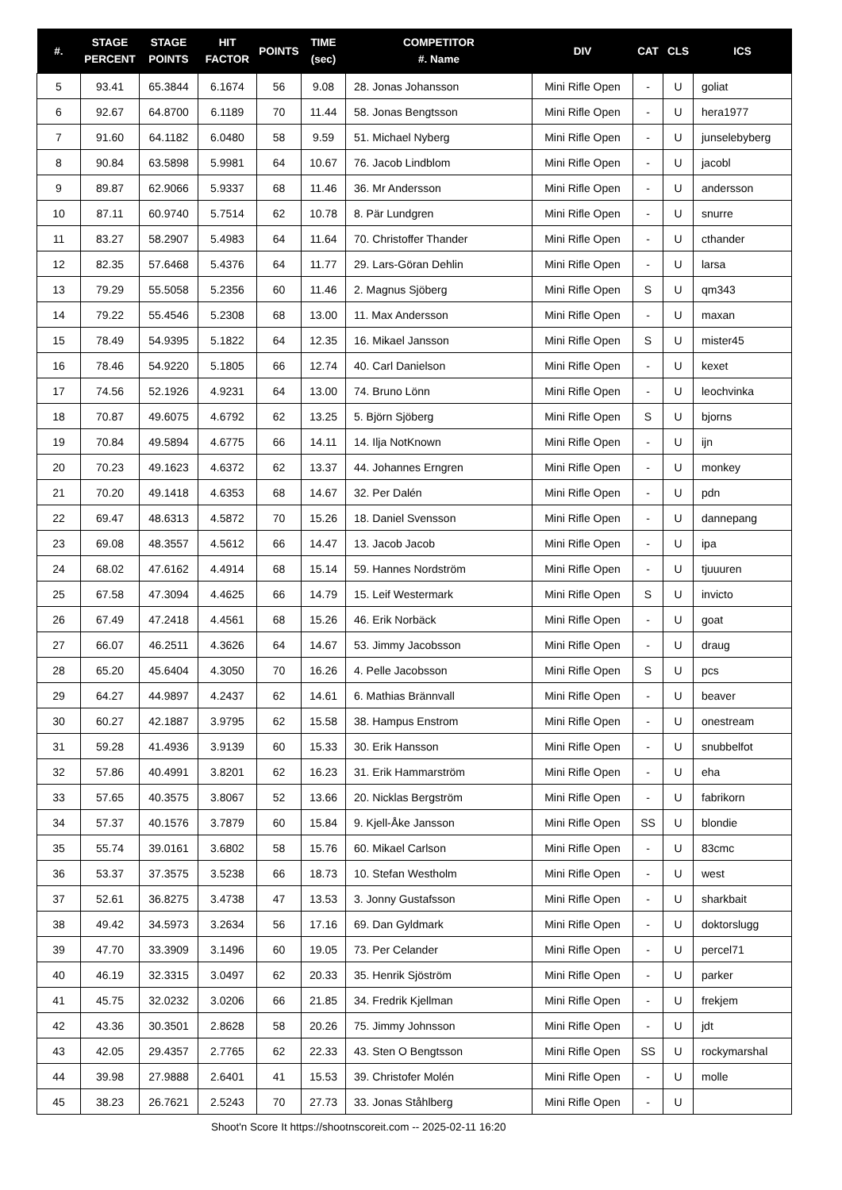| #. | STAGE PERCENT | STAGE POINTS | HIT FACTOR | POINTS | TIME (sec) | COMPETITOR #. Name | DIV | CAT | CLS | ICS |
| --- | --- | --- | --- | --- | --- | --- | --- | --- | --- | --- |
| 5 | 93.41 | 65.3844 | 6.1674 | 56 | 9.08 | 28. Jonas Johansson | Mini Rifle Open | - | U | goliat |
| 6 | 92.67 | 64.8700 | 6.1189 | 70 | 11.44 | 58. Jonas Bengtsson | Mini Rifle Open | - | U | hera1977 |
| 7 | 91.60 | 64.1182 | 6.0480 | 58 | 9.59 | 51. Michael Nyberg | Mini Rifle Open | - | U | junselebyberg |
| 8 | 90.84 | 63.5898 | 5.9981 | 64 | 10.67 | 76. Jacob Lindblom | Mini Rifle Open | - | U | jacobl |
| 9 | 89.87 | 62.9066 | 5.9337 | 68 | 11.46 | 36. Mr Andersson | Mini Rifle Open | - | U | andersson |
| 10 | 87.11 | 60.9740 | 5.7514 | 62 | 10.78 | 8. Pär Lundgren | Mini Rifle Open | - | U | snurre |
| 11 | 83.27 | 58.2907 | 5.4983 | 64 | 11.64 | 70. Christoffer Thander | Mini Rifle Open | - | U | cthander |
| 12 | 82.35 | 57.6468 | 5.4376 | 64 | 11.77 | 29. Lars-Göran Dehlin | Mini Rifle Open | - | U | larsa |
| 13 | 79.29 | 55.5058 | 5.2356 | 60 | 11.46 | 2. Magnus Sjöberg | Mini Rifle Open | S | U | qm343 |
| 14 | 79.22 | 55.4546 | 5.2308 | 68 | 13.00 | 11. Max Andersson | Mini Rifle Open | - | U | maxan |
| 15 | 78.49 | 54.9395 | 5.1822 | 64 | 12.35 | 16. Mikael Jansson | Mini Rifle Open | S | U | mister45 |
| 16 | 78.46 | 54.9220 | 5.1805 | 66 | 12.74 | 40. Carl Danielson | Mini Rifle Open | - | U | kexet |
| 17 | 74.56 | 52.1926 | 4.9231 | 64 | 13.00 | 74. Bruno Lönn | Mini Rifle Open | - | U | leochvinka |
| 18 | 70.87 | 49.6075 | 4.6792 | 62 | 13.25 | 5. Björn Sjöberg | Mini Rifle Open | S | U | bjorns |
| 19 | 70.84 | 49.5894 | 4.6775 | 66 | 14.11 | 14. Ilja NotKnown | Mini Rifle Open | - | U | ijn |
| 20 | 70.23 | 49.1623 | 4.6372 | 62 | 13.37 | 44. Johannes Erngren | Mini Rifle Open | - | U | monkey |
| 21 | 70.20 | 49.1418 | 4.6353 | 68 | 14.67 | 32. Per Dalén | Mini Rifle Open | - | U | pdn |
| 22 | 69.47 | 48.6313 | 4.5872 | 70 | 15.26 | 18. Daniel Svensson | Mini Rifle Open | - | U | dannepang |
| 23 | 69.08 | 48.3557 | 4.5612 | 66 | 14.47 | 13. Jacob Jacob | Mini Rifle Open | - | U | ipa |
| 24 | 68.02 | 47.6162 | 4.4914 | 68 | 15.14 | 59. Hannes Nordström | Mini Rifle Open | - | U | tjuuuren |
| 25 | 67.58 | 47.3094 | 4.4625 | 66 | 14.79 | 15. Leif Westermark | Mini Rifle Open | S | U | invicto |
| 26 | 67.49 | 47.2418 | 4.4561 | 68 | 15.26 | 46. Erik Norbäck | Mini Rifle Open | - | U | goat |
| 27 | 66.07 | 46.2511 | 4.3626 | 64 | 14.67 | 53. Jimmy Jacobsson | Mini Rifle Open | - | U | draug |
| 28 | 65.20 | 45.6404 | 4.3050 | 70 | 16.26 | 4. Pelle Jacobsson | Mini Rifle Open | S | U | pcs |
| 29 | 64.27 | 44.9897 | 4.2437 | 62 | 14.61 | 6. Mathias Brännvall | Mini Rifle Open | - | U | beaver |
| 30 | 60.27 | 42.1887 | 3.9795 | 62 | 15.58 | 38. Hampus Enstrom | Mini Rifle Open | - | U | onestream |
| 31 | 59.28 | 41.4936 | 3.9139 | 60 | 15.33 | 30. Erik Hansson | Mini Rifle Open | - | U | snubbelfot |
| 32 | 57.86 | 40.4991 | 3.8201 | 62 | 16.23 | 31. Erik Hammarström | Mini Rifle Open | - | U | eha |
| 33 | 57.65 | 40.3575 | 3.8067 | 52 | 13.66 | 20. Nicklas Bergström | Mini Rifle Open | - | U | fabrikorn |
| 34 | 57.37 | 40.1576 | 3.7879 | 60 | 15.84 | 9. Kjell-Åke Jansson | Mini Rifle Open | SS | U | blondie |
| 35 | 55.74 | 39.0161 | 3.6802 | 58 | 15.76 | 60. Mikael Carlson | Mini Rifle Open | - | U | 83cmc |
| 36 | 53.37 | 37.3575 | 3.5238 | 66 | 18.73 | 10. Stefan Westholm | Mini Rifle Open | - | U | west |
| 37 | 52.61 | 36.8275 | 3.4738 | 47 | 13.53 | 3. Jonny Gustafsson | Mini Rifle Open | - | U | sharkbait |
| 38 | 49.42 | 34.5973 | 3.2634 | 56 | 17.16 | 69. Dan Gyldmark | Mini Rifle Open | - | U | doktorslugg |
| 39 | 47.70 | 33.3909 | 3.1496 | 60 | 19.05 | 73. Per Celander | Mini Rifle Open | - | U | percel71 |
| 40 | 46.19 | 32.3315 | 3.0497 | 62 | 20.33 | 35. Henrik Sjöström | Mini Rifle Open | - | U | parker |
| 41 | 45.75 | 32.0232 | 3.0206 | 66 | 21.85 | 34. Fredrik Kjellman | Mini Rifle Open | - | U | frekjem |
| 42 | 43.36 | 30.3501 | 2.8628 | 58 | 20.26 | 75. Jimmy Johnsson | Mini Rifle Open | - | U | jdt |
| 43 | 42.05 | 29.4357 | 2.7765 | 62 | 22.33 | 43. Sten O Bengtsson | Mini Rifle Open | SS | U | rockymarshal |
| 44 | 39.98 | 27.9888 | 2.6401 | 41 | 15.53 | 39. Christofer Molén | Mini Rifle Open | - | U | molle |
| 45 | 38.23 | 26.7621 | 2.5243 | 70 | 27.73 | 33. Jonas Ståhlberg | Mini Rifle Open | - | U | |
Shoot'n Score It https://shootnscoreit.com -- 2025-02-11 16:20